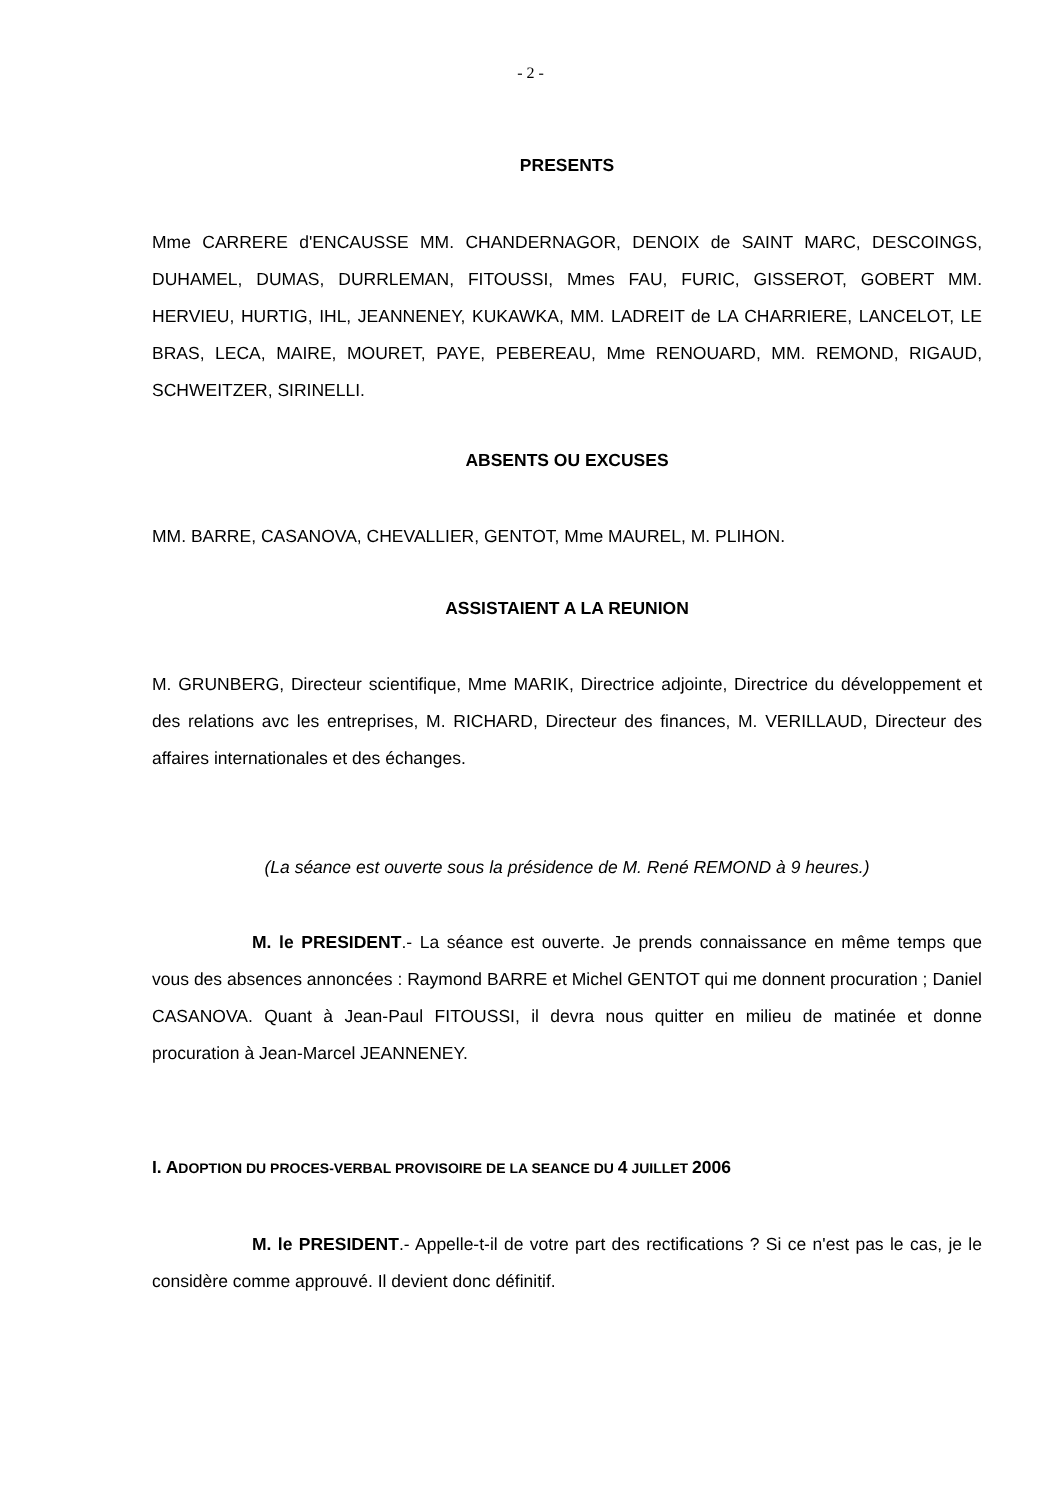- 2 -
PRESENTS
Mme CARRERE d'ENCAUSSE MM. CHANDERNAGOR, DENOIX de SAINT MARC, DESCOINGS, DUHAMEL, DUMAS, DURRLEMAN, FITOUSSI, Mmes FAU, FURIC, GISSEROT, GOBERT MM. HERVIEU, HURTIG, IHL, JEANNENEY, KUKAWKA, MM. LADREIT de LA CHARRIERE, LANCELOT, LE BRAS, LECA, MAIRE, MOURET, PAYE, PEBEREAU, Mme RENOUARD, MM. REMOND, RIGAUD, SCHWEITZER, SIRINELLI.
ABSENTS OU EXCUSES
MM. BARRE, CASANOVA, CHEVALLIER, GENTOT, Mme MAUREL, M. PLIHON.
ASSISTAIENT A LA REUNION
M. GRUNBERG, Directeur scientifique, Mme MARIK, Directrice adjointe, Directrice du développement et des relations avc les entreprises, M. RICHARD, Directeur des finances, M. VERILLAUD, Directeur des affaires internationales et des échanges.
(La séance est ouverte sous la présidence de M. René REMOND à 9 heures.)
M. le PRESIDENT.- La séance est ouverte. Je prends connaissance en même temps que vous des absences annoncées : Raymond BARRE et Michel GENTOT qui me donnent procuration ; Daniel CASANOVA. Quant à Jean-Paul FITOUSSI, il devra nous quitter en milieu de matinée et donne procuration à Jean-Marcel JEANNENEY.
I. ADOPTION DU PROCES-VERBAL PROVISOIRE DE LA SEANCE DU 4 JUILLET 2006
M. le PRESIDENT.- Appelle-t-il de votre part des rectifications ? Si ce n'est pas le cas, je le considère comme approuvé. Il devient donc définitif.